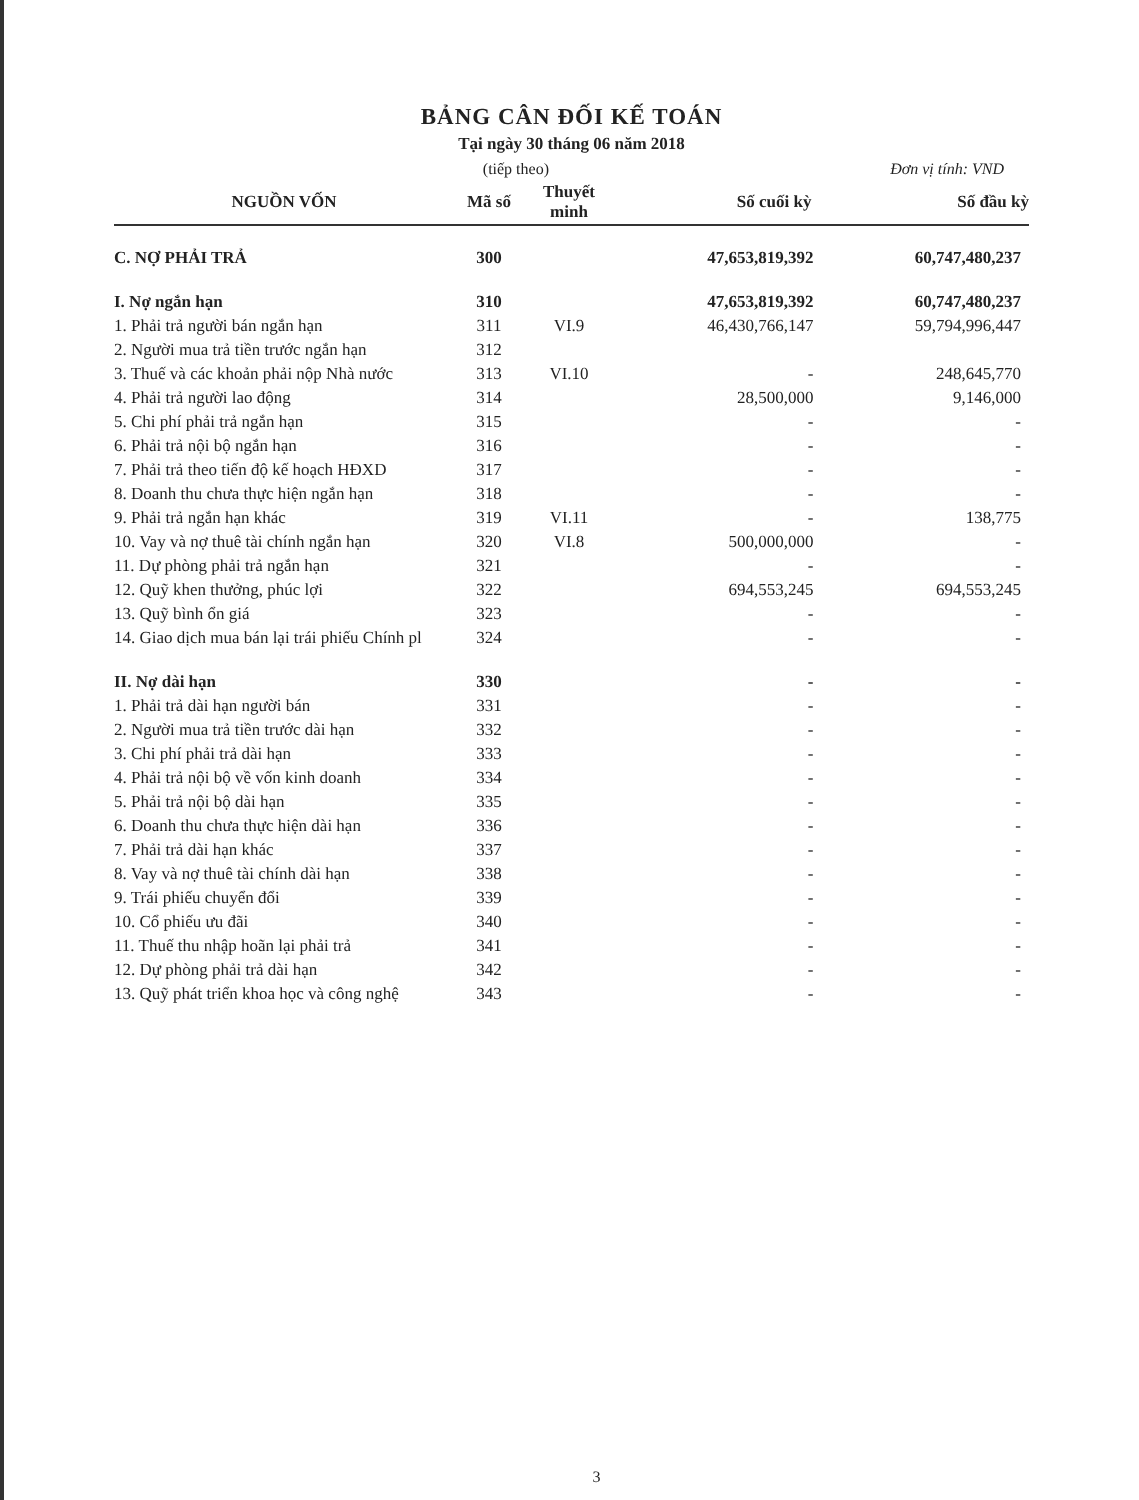BẢNG CÂN ĐỐI KẾ TOÁN
Tại ngày 30 tháng 06 năm 2018
(tiếp theo) Đơn vị tính: VND
| NGUỒN VỐN | Mã số | Thuyết minh | Số cuối kỳ | Số đầu kỳ |
| --- | --- | --- | --- | --- |
| C. NỢ PHẢI TRẢ | 300 | | 47,653,819,392 | 60,747,480,237 |
| I. Nợ ngắn hạn | 310 | | 47,653,819,392 | 60,747,480,237 |
| 1. Phải trả người bán ngắn hạn | 311 | VI.9 | 46,430,766,147 | 59,794,996,447 |
| 2. Người mua trả tiền trước ngắn hạn | 312 | | | |
| 3. Thuế và các khoản phải nộp Nhà nước | 313 | VI.10 | - | 248,645,770 |
| 4. Phải trả người lao động | 314 | | 28,500,000 | 9,146,000 |
| 5. Chi phí phải trả ngắn hạn | 315 | | - | - |
| 6. Phải trả nội bộ ngắn hạn | 316 | | - | - |
| 7. Phải trả theo tiến độ kế hoạch HĐXD | 317 | | - | - |
| 8. Doanh thu chưa thực hiện ngắn hạn | 318 | | - | - |
| 9. Phải trả ngắn hạn khác | 319 | VI.11 | - | 138,775 |
| 10. Vay và nợ thuê tài chính ngắn hạn | 320 | VI.8 | 500,000,000 | - |
| 11. Dự phòng phải trả ngắn hạn | 321 | | - | - |
| 12. Quỹ khen thưởng, phúc lợi | 322 | | 694,553,245 | 694,553,245 |
| 13. Quỹ bình ổn giá | 323 | | - | - |
| 14. Giao dịch mua bán lại trái phiếu Chính pl | 324 | | - | - |
| II. Nợ dài hạn | 330 | | - | - |
| 1. Phải trả dài hạn người bán | 331 | | - | - |
| 2. Người mua trả tiền trước dài hạn | 332 | | - | - |
| 3. Chi phí phải trả dài hạn | 333 | | - | - |
| 4. Phải trả nội bộ về vốn kinh doanh | 334 | | - | - |
| 5. Phải trả nội bộ dài hạn | 335 | | - | - |
| 6. Doanh thu chưa thực hiện dài hạn | 336 | | - | - |
| 7. Phải trả dài hạn khác | 337 | | - | - |
| 8. Vay và nợ thuê tài chính dài hạn | 338 | | - | - |
| 9. Trái phiếu chuyển đổi | 339 | | - | - |
| 10. Cổ phiếu ưu đãi | 340 | | - | - |
| 11. Thuế thu nhập hoãn lại phải trả | 341 | | - | - |
| 12. Dự phòng phải trả dài hạn | 342 | | - | - |
| 13. Quỹ phát triển khoa học và công nghệ | 343 | | - | - |
3